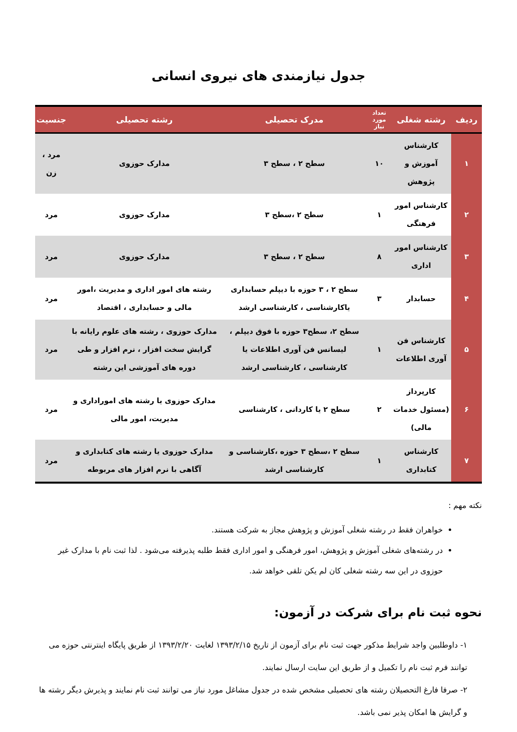جدول نیازمندی های نیروی انسانی
| ردیف | رشته شغلی | تعداد مورد نیاز | مدرک تحصیلی | رشته تحصیلی | جنسیت |
| --- | --- | --- | --- | --- | --- |
| ۱ | کارشناس آموزش و پژوهش | ۱۰ | سطح ۲ ، سطح ۳ | مدارک حوزوی | مرد ، زن |
| ۲ | کارشناس امور فرهنگی | ۱ | سطح ۲ ،سطح ۳ | مدارک حوزوی | مرد |
| ۳ | کارشناس امور اداری | ۸ | سطح ۲ ، سطح ۳ | مدارک حوزوی | مرد |
| ۴ | حسابدار | ۳ | سطح ۲ ، ۳ حوزه با دیپلم حسابداری یاکارشناسی ، کارشناسی ارشد | رشته های امور اداری و مدیریت ،امور مالی و حسابداری ، اقتصاد | مرد |
| ۵ | کارشناس فن آوری اطلاعات | ۱ | سطح ۲، سطح۳ حوزه با فوق دیپلم ، لیسانس فن آوری اطلاعات یا کارشناسی ، کارشناسی ارشد | مدارک حوزوی ، رشته های علوم رایانه با گرایش سخت افزار ، نرم افزار و طی دوره های آموزشی این رشته | مرد |
| ۶ | کارپرداز (مسئول خدمات مالی) | ۲ | سطح ۲ یا کاردانی ، کارشناسی | مدارک حوزوی یا رشته های اموراداری و مدیریت، امور مالی | مرد |
| ۷ | کارشناس کتابداری | ۱ | سطح ۲ ،سطح ۳ حوزه ،کارشناسی و کارشناسی ارشد | مدارک حوزوی یا رشته های کتابداری و آگاهی با نرم افزار های مربوطه | مرد |
نکته مهم :
خواهران فقط در رشته شغلی آموزش و پژوهش مجاز به شرکت هستند.
در رشته‌های شغلی آموزش و پژوهش، امور فرهنگی و امور اداری فقط طلبه پذیرفته می‌شود . لذا ثبت نام با مدارک غیر حوزوی در این سه رشته شغلی کان لم یکن تلقی خواهد شد.
نحوه ثبت نام برای شرکت در آزمون:
۱- داوطلبین واجد شرایط مذکور جهت ثبت نام برای آزمون از تاریخ ۱۳۹۳/۲/۱۵ لغایت ۱۳۹۳/۲/۲۰ از طریق پایگاه اینترنتی حوزه می توانند فرم ثبت نام را تکمیل و از طریق این سایت ارسال نمایند.
۲- صرفا فارغ التحصیلان رشته های تحصیلی مشخص شده در جدول مشاغل مورد نیاز می توانند ثبت نام نمایند و پذیرش دیگر رشته ها و گرایش ها امکان پذیر نمی باشد.